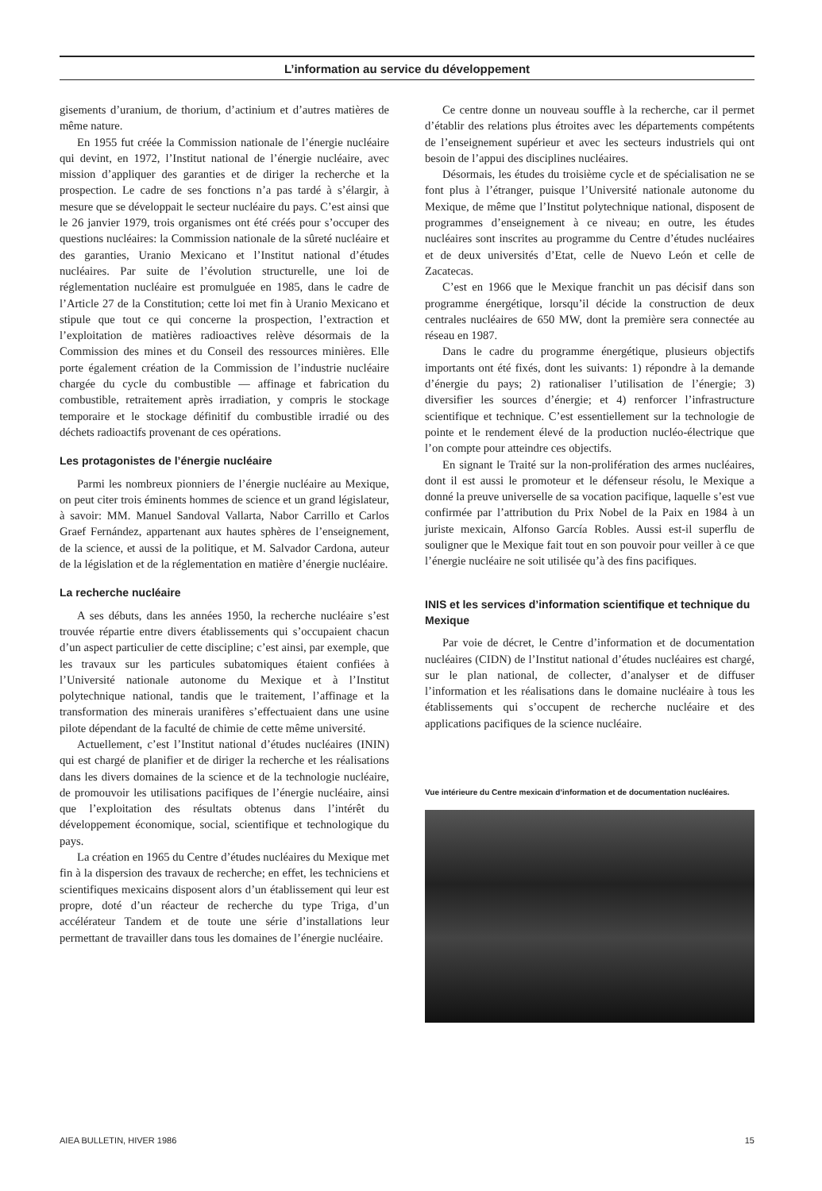L’information au service du développement
gisements d’uranium, de thorium, d’actinium et d’autres matières de même nature.
En 1955 fut créée la Commission nationale de l’énergie nucléaire qui devint, en 1972, l’Institut national de l’énergie nucléaire, avec mission d’appliquer des garanties et de diriger la recherche et la prospection. Le cadre de ses fonctions n’a pas tardé à s’élargir, à mesure que se développait le secteur nucléaire du pays. C’est ainsi que le 26 janvier 1979, trois organismes ont été créés pour s’occuper des questions nucléaires: la Commission nationale de la sûreté nucléaire et des garanties, Uranio Mexicano et l’Institut national d’études nucléaires. Par suite de l’évolution structurelle, une loi de réglementation nucléaire est promulguée en 1985, dans le cadre de l’Article 27 de la Constitution; cette loi met fin à Uranio Mexicano et stipule que tout ce qui concerne la prospection, l’extraction et l’exploitation de matières radioactives relève désormais de la Commission des mines et du Conseil des ressources minières. Elle porte également création de la Commission de l’industrie nucléaire chargée du cycle du combustible — affinage et fabrication du combustible, retraitement après irradiation, y compris le stockage temporaire et le stockage définitif du combustible irradié ou des déchets radioactifs provenant de ces opérations.
Les protagonistes de l’énergie nucléaire
Parmi les nombreux pionniers de l’énergie nucléaire au Mexique, on peut citer trois éminents hommes de science et un grand législateur, à savoir: MM. Manuel Sandoval Vallarta, Nabor Carrillo et Carlos Graef Fernández, appartenant aux hautes sphères de l’enseignement, de la science, et aussi de la politique, et M. Salvador Cardona, auteur de la législation et de la réglementation en matière d’énergie nucléaire.
La recherche nucléaire
A ses débuts, dans les années 1950, la recherche nucléaire s’est trouvée répartie entre divers établissements qui s’occupaient chacun d’un aspect particulier de cette discipline; c’est ainsi, par exemple, que les travaux sur les particules subatomiques étaient confiées à l’Université nationale autonome du Mexique et à l’Institut polytechnique national, tandis que le traitement, l’affinage et la transformation des minerais uranifères s’effectuaient dans une usine pilote dépendant de la faculté de chimie de cette même université.
Actuellement, c’est l’Institut national d’études nucléaires (ININ) qui est chargé de planifier et de diriger la recherche et les réalisations dans les divers domaines de la science et de la technologie nucléaire, de promouvoir les utilisations pacifiques de l’énergie nucléaire, ainsi que l’exploitation des résultats obtenus dans l’intérêt du développement économique, social, scientifique et technologique du pays.
La création en 1965 du Centre d’études nucléaires du Mexique met fin à la dispersion des travaux de recherche; en effet, les techniciens et scientifiques mexicains disposent alors d’un établissement qui leur est propre, doté d’un réacteur de recherche du type Triga, d’un accélérateur Tandem et de toute une série d’installations leur permettant de travailler dans tous les domaines de l’énergie nucléaire.
Ce centre donne un nouveau souffle à la recherche, car il permet d’établir des relations plus étroites avec les départements compétents de l’enseignement supérieur et avec les secteurs industriels qui ont besoin de l’appui des disciplines nucléaires.
Désormais, les études du troisième cycle et de spécialisation ne se font plus à l’étranger, puisque l’Université nationale autonome du Mexique, de même que l’Institut polytechnique national, disposent de programmes d’enseignement à ce niveau; en outre, les études nucléaires sont inscrites au programme du Centre d’études nucléaires et de deux universités d’Etat, celle de Nuevo León et celle de Zacatecas.
C’est en 1966 que le Mexique franchit un pas décisif dans son programme énergétique, lorsqu’il décide la construction de deux centrales nucléaires de 650 MW, dont la première sera connectée au réseau en 1987.
Dans le cadre du programme énergétique, plusieurs objectifs importants ont été fixés, dont les suivants: 1) répondre à la demande d’énergie du pays; 2) rationaliser l’utilisation de l’énergie; 3) diversifier les sources d’énergie; et 4) renforcer l’infrastructure scientifique et technique. C’est essentiellement sur la technologie de pointe et le rendement élevé de la production nucléo-électrique que l’on compte pour atteindre ces objectifs.
En signant le Traité sur la non-prolifération des armes nucléaires, dont il est aussi le promoteur et le défenseur résolu, le Mexique a donné la preuve universelle de sa vocation pacifique, laquelle s’est vue confirmée par l’attribution du Prix Nobel de la Paix en 1984 à un juriste mexicain, Alfonso García Robles. Aussi est-il superflu de souligner que le Mexique fait tout en son pouvoir pour veiller à ce que l’énergie nucléaire ne soit utilisée qu’à des fins pacifiques.
INIS et les services d’information scientifique et technique du Mexique
Par voie de décret, le Centre d’information et de documentation nucléaires (CIDN) de l’Institut national d’études nucléaires est chargé, sur le plan national, de collecter, d’analyser et de diffuser l’information et les réalisations dans le domaine nucléaire à tous les établissements qui s’occupent de recherche nucléaire et des applications pacifiques de la science nucléaire.
Vue intérieure du Centre mexicain d’information et de documentation nucléaires.
AIEA BULLETIN, HIVER 1986 15